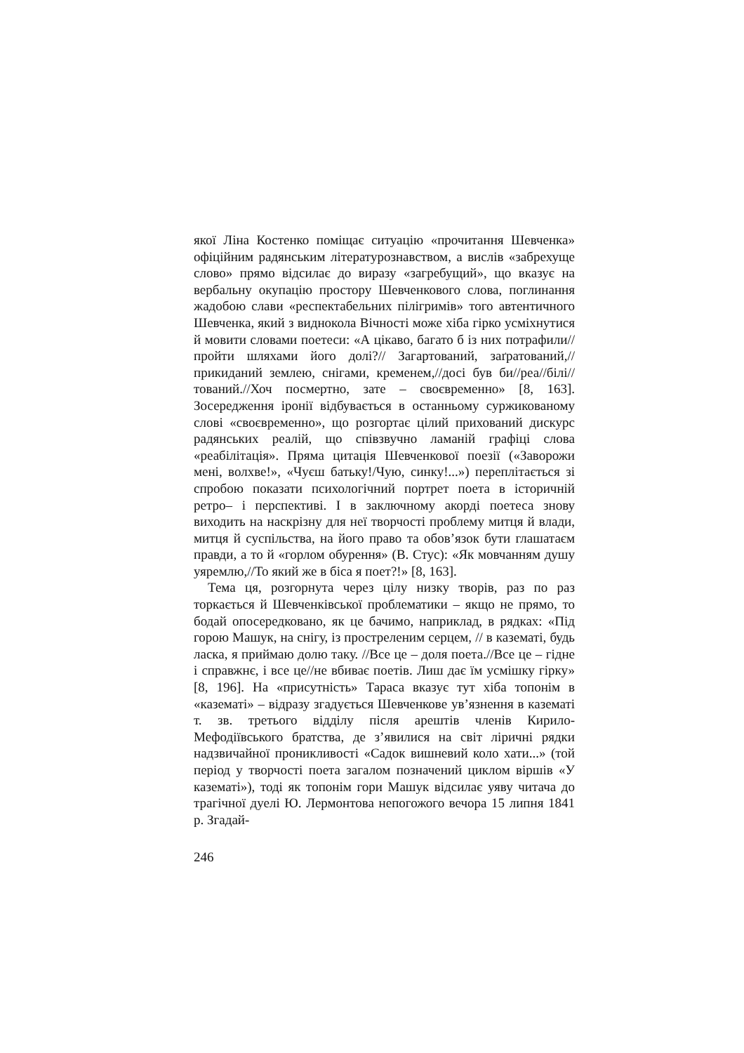якої Ліна Костенко поміщає ситуацію «прочитання Шевченка» офіційним радянським літературознавством, а вислів «забрехуще слово» прямо відсилає до виразу «загребущий», що вказує на вербальну окупацію простору Шевченкового слова, поглинання жадобою слави «респектабельних пілігримів» того автентичного Шевченка, який з виднокола Вічності може хіба гірко усміхнутися й мовити словами поетеси: «А цікаво, багато б із них потрафили//пройти шляхами його долі?// Загартований, заґратований,//прикиданий землею, снігами, кременем,//досі був би//реа//білі//тований.//Хоч посмертно, зате – своєвременно» [8, 163]. Зосередження іронії відбувається в останньому суржикованому слові «своєвременно», що розгортає цілий прихований дискурс радянських реалій, що співзвучно ламаній графіці слова «реабілітація». Пряма цитація Шевченкової поезії («Заворожи мені, волхве!», «Чуєш батьку!/Чую, синку!...») переплітається зі спробою показати психологічний портрет поета в історичній ретро– і перспективі. І в заключному акорді поетеса знову виходить на наскрізну для неї творчості проблему митця й влади, митця й суспільства, на його право та обов’язок бути глашатаєм правди, а то й «горлом обурення» (В. Стус): «Як мовчанням душу уяремлю,//То який же в біса я поет?!» [8, 163].
Тема ця, розгорнута через цілу низку творів, раз по раз торкається й Шевченківської проблематики – якщо не прямо, то бодай опосередковано, як це бачимо, наприклад, в рядках: «Під горою Машук, на снігу, із простреленим серцем, // в казематі, будь ласка, я приймаю долю таку. //Все це – доля поета.//Все це – гідне і справжнє, і все це//не вбиває поетів. Лиш дає їм усмішку гірку» [8, 196]. На «присутність» Тараса вказує тут хіба топонім в «казематі» – відразу згадується Шевченкове ув’язнення в казематі т. зв. третього відділу після арештів членів Кирило-Мефодіївського братства, де з’явилися на світ ліричні рядки надзвичайної проникливості «Садок вишневий коло хати...» (той період у творчості поета загалом позначений циклом віршів «У казематі»), тоді як топонім гори Машук відсилає уяву читача до трагічної дуелі Ю. Лермонтова непогожого вечора 15 липня 1841 р. Згадай-
246